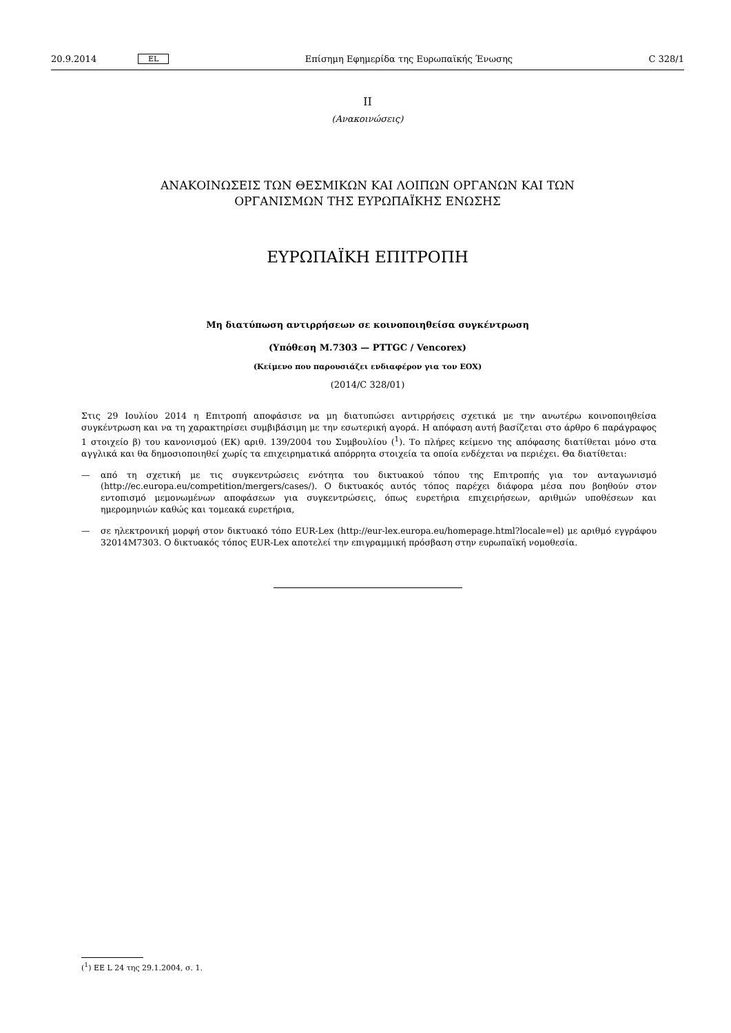20.9.2014 EL Επίσημη Εφημερίδα της Ευρωπαϊκής Ένωσης C 328/1
II
(Ανακοινώσεις)
ΑΝΑΚΟΙΝΩΣΕΙΣ ΤΩΝ ΘΕΣΜΙΚΩΝ ΚΑΙ ΛΟΙΠΩΝ ΟΡΓΑΝΩΝ ΚΑΙ ΤΩΝ
ΟΡΓΑΝΙΣΜΩΝ ΤΗΣ ΕΥΡΩΠΑΪΚΗΣ ΕΝΩΣΗΣ
ΕΥΡΩΠΑΪΚΗ ΕΠΙΤΡΟΠΗ
Μη διατύπωση αντιρρήσεων σε κοινοποιηθείσα συγκέντρωση
(Υπόθεση M.7303 — PTTGC / Vencorex)
(Κείμενο που παρουσιάζει ενδιαφέρον για τον ΕΟΧ)
(2014/C 328/01)
Στις 29 Ιουλίου 2014 η Επιτροπή αποφάσισε να μη διατυπώσει αντιρρήσεις σχετικά με την ανωτέρω κοινοποιηθείσα συγκέντρωση και να τη χαρακτηρίσει συμβιβάσιμη με την εσωτερική αγορά. Η απόφαση αυτή βασίζεται στο άρθρο 6 παράγραφος 1 στοιχείο β) του κανονισμού (ΕΚ) αριθ. 139/2004 του Συμβουλίου (<sup>1</sup>). Το πλήρες κείμενο της απόφασης διατίθεται μόνο στα αγγλικά και θα δημοσιοποιηθεί χωρίς τα επιχειρηματικά απόρρητα στοιχεία τα οποία ενδέχεται να περιέχει. Θα διατίθεται:
— από τη σχετική με τις συγκεντρώσεις ενότητα του δικτυακού τόπου της Επιτροπής για τον ανταγωνισμό (http://ec.europa.eu/competition/mergers/cases/). Ο δικτυακός αυτός τόπος παρέχει διάφορα μέσα που βοηθούν στον εντοπισμό μεμονωμένων αποφάσεων για συγκεντρώσεις, όπως ευρετήρια επιχειρήσεων, αριθμών υποθέσεων και ημερομηνιών καθώς και τομεακά ευρετήρια,
— σε ηλεκτρονική μορφή στον δικτυακό τόπο EUR-Lex (http://eur-lex.europa.eu/homepage.html?locale=el) με αριθμό εγγράφου 32014M7303. Ο δικτυακός τόπος EUR-Lex αποτελεί την επιγραμμική πρόσβαση στην ευρωπαϊκή νομοθεσία.
(<sup>1</sup>) ΕΕ L 24 της 29.1.2004, σ. 1.